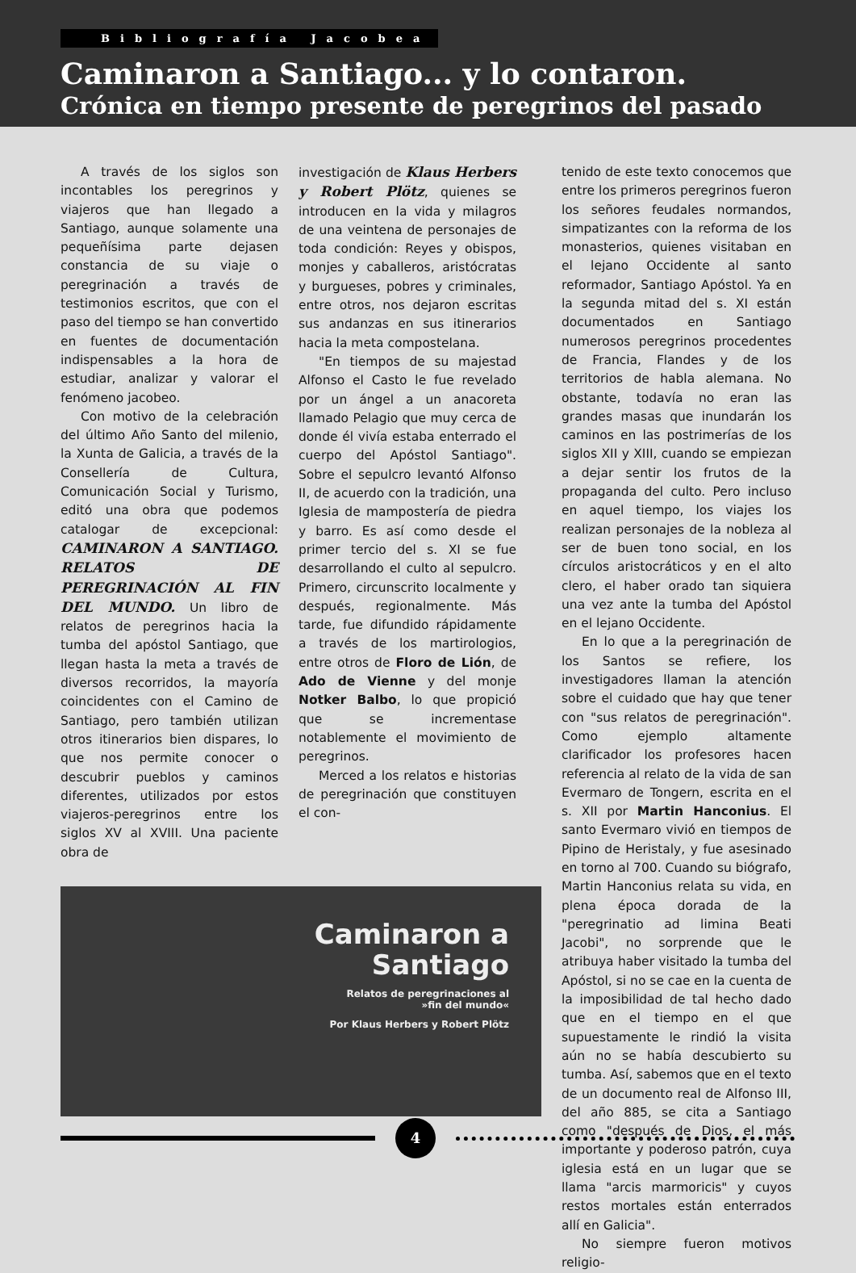Bibliografía Jacobea
Caminaron a Santiago... y lo contaron.
Crónica en tiempo presente de peregrinos del pasado
A través de los siglos son incontables los peregrinos y viajeros que han llegado a Santiago, aunque solamente una pequeñísima parte dejasen constancia de su viaje o peregrinación a través de testimonios escritos, que con el paso del tiempo se han convertido en fuentes de documentación indispensables a la hora de estudiar, analizar y valorar el fenómeno jacobeo.
Con motivo de la celebración del último Año Santo del milenio, la Xunta de Galicia, a través de la Consellería de Cultura, Comunicación Social y Turismo, editó una obra que podemos catalogar de excepcional: CAMINARON A SANTIAGO. RELATOS DE PEREGRINACIÓN AL FIN DEL MUNDO. Un libro de relatos de peregrinos hacia la tumba del apóstol Santiago, que llegan hasta la meta a través de diversos recorridos, la mayoría coincidentes con el Camino de Santiago, pero también utilizan otros itinerarios bien dispares, lo que nos permite conocer o descubrir pueblos y caminos diferentes, utilizados por estos viajeros-peregrinos entre los siglos XV al XVIII. Una paciente obra de
investigación de Klaus Herbers y Robert Plötz, quienes se introducen en la vida y milagros de una veintena de personajes de toda condición: Reyes y obispos, monjes y caballeros, aristócratas y burgueses, pobres y criminales, entre otros, nos dejaron escritas sus andanzas en sus itinerarios hacia la meta compostelana.
"En tiempos de su majestad Alfonso el Casto le fue revelado por un ángel a un anacoreta llamado Pelagio que muy cerca de donde él vivía estaba enterrado el cuerpo del Apóstol Santiago". Sobre el sepulcro levantó Alfonso II, de acuerdo con la tradición, una Iglesia de mampostería de piedra y barro. Es así como desde el primer tercio del s. XI se fue desarrollando el culto al sepulcro. Primero, circunscrito localmente y después, regionalmente. Más tarde, fue difundido rápidamente a través de los martirologios, entre otros de Floro de Lión, de Ado de Vienne y del monje Notker Balbo, lo que propició que se incrementase notablemente el movimiento de peregrinos.
Merced a los relatos e historias de peregrinación que constituyen el con-
Caminaron a
Santiago
Relatos de peregrinaciones al
»fin del mundo«
Por Klaus Herbers y Robert Plötz
tenido de este texto conocemos que entre los primeros peregrinos fueron los señores feudales normandos, simpatizantes con la reforma de los monasterios, quienes visitaban en el lejano Occidente al santo reformador, Santiago Apóstol. Ya en la segunda mitad del s. XI están documentados en Santiago numerosos peregrinos procedentes de Francia, Flandes y de los territorios de habla alemana. No obstante, todavía no eran las grandes masas que inundarán los caminos en las postrimerías de los siglos XII y XIII, cuando se empiezan a dejar sentir los frutos de la propaganda del culto. Pero incluso en aquel tiempo, los viajes los realizan personajes de la nobleza al ser de buen tono social, en los círculos aristocráticos y en el alto clero, el haber orado tan siquiera una vez ante la tumba del Apóstol en el lejano Occidente.
En lo que a la peregrinación de los Santos se refiere, los investigadores llaman la atención sobre el cuidado que hay que tener con "sus relatos de peregrinación". Como ejemplo altamente clarificador los profesores hacen referencia al relato de la vida de san Evermaro de Tongern, escrita en el s. XII por Martin Hanconius. El santo Evermaro vivió en tiempos de Pipino de Heristaly, y fue asesinado en torno al 700. Cuando su biógrafo, Martin Hanconius relata su vida, en plena época dorada de la "peregrinatio ad limina Beati Jacobi", no sorprende que le atribuya haber visitado la tumba del Apóstol, si no se cae en la cuenta de la imposibilidad de tal hecho dado que en el tiempo en el que supuestamente le rindió la visita aún no se había descubierto su tumba. Así, sabemos que en el texto de un documento real de Alfonso III, del año 885, se cita a Santiago como "después de Dios, el más importante y poderoso patrón, cuya iglesia está en un lugar que se llama "arcis marmoricis" y cuyos restos mortales están enterrados allí en Galicia".
No siempre fueron motivos religio-
4